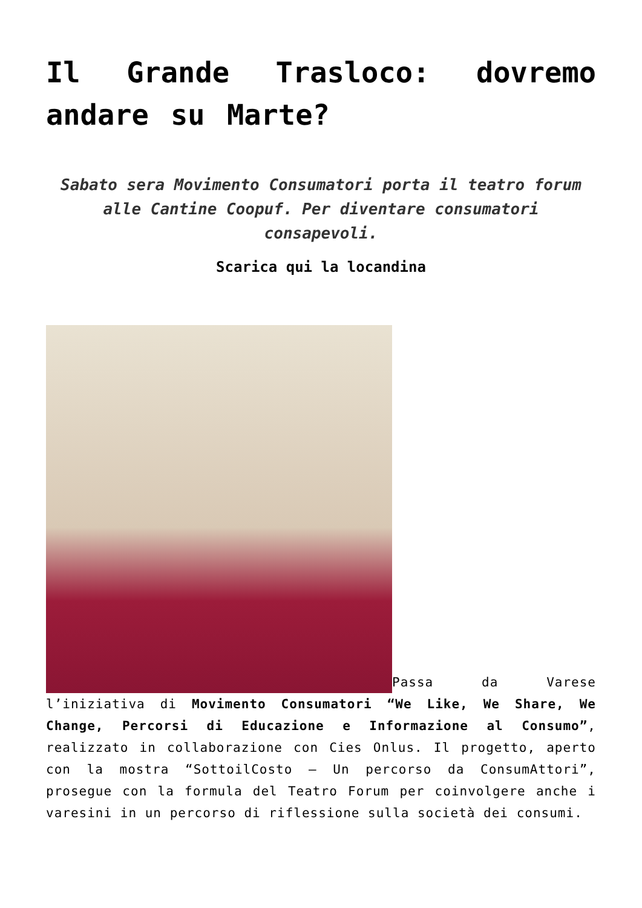Il Grande Trasloco: dovremo andare su Marte?
Sabato sera Movimento Consumatori porta il teatro forum alle Cantine Coopuf. Per diventare consumatori consapevoli.
Scarica qui la locandina
Passa da Varese l’iniziativa di Movimento Consumatori “We Like, We Share, We Change, Percorsi di Educazione e Informazione al Consumo”, realizzato in collaborazione con Cies Onlus. Il progetto, aperto con la mostra “SottoilCosto – Un percorso da ConsumAttori”, prosegue con la formula del Teatro Forum per coinvolgere anche i varesini in un percorso di riflessione sulla società dei consumi.